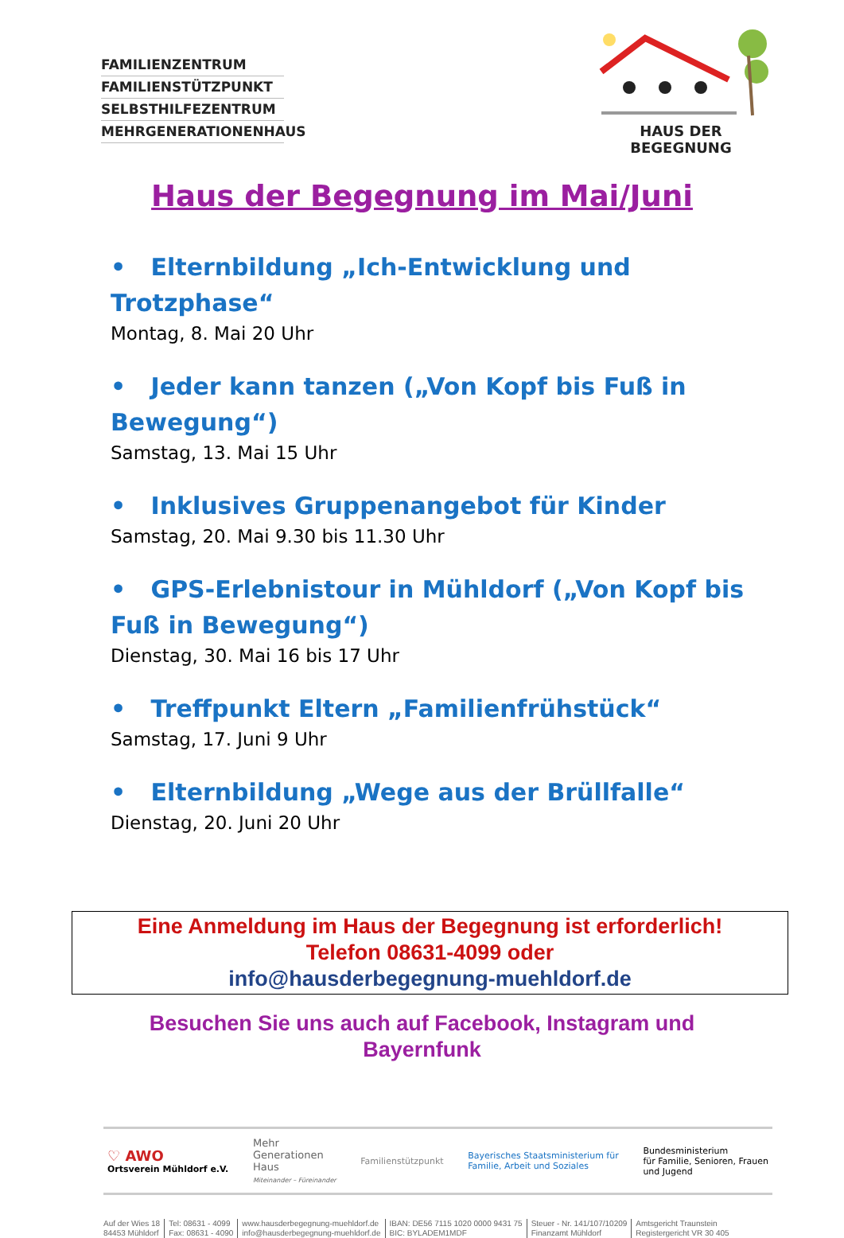FAMILIENZENTRUM
FAMILIENSTÜTZPUNKT
SELBSTHILFEZENTRUM
MEHRGENERATIONENHAUS
HAUS DER BEGEGNUNG
Haus der Begegnung im Mai/Juni
• Elternbildung „Ich-Entwicklung und Trotzphase“
Montag, 8. Mai 20 Uhr
• Jeder kann tanzen („Von Kopf bis Fuß in Bewegung“)
Samstag, 13. Mai 15 Uhr
• Inklusives Gruppenangebot für Kinder
Samstag, 20. Mai 9.30 bis 11.30 Uhr
• GPS-Erlebnistour in Mühldorf („Von Kopf bis Fuß in Bewegung“)
Dienstag, 30. Mai 16 bis 17 Uhr
• Treffpunkt Eltern „Familienfrühstück“
Samstag, 17. Juni 9 Uhr
• Elternbildung „Wege aus der Brüllfalle“
Dienstag, 20. Juni 20 Uhr
Eine Anmeldung im Haus der Begegnung ist erforderlich!
Telefon 08631-4099 oder
info@hausderbegegnung-muehldorf.de
Besuchen Sie uns auch auf Facebook, Instagram und
Bayernfunk
♡ AWO
Ortsverein Mühldorf e.V.
Mehr
Generationen
Haus
Miteinander – Füreinander
Familienstützpunkt
Bayerisches Staatsministerium für
Familie, Arbeit und Soziales
Bundesministerium
für Familie, Senioren, Frauen
und Jugend
Auf der Wies 18
84453 Mühldorf
Tel: 08631 - 4099
Fax: 08631 - 4090
www.hausderbegegnung-muehldorf.de
info@hausderbegegnung-muehldorf.de
IBAN: DE56 7115 1020 0000 9431 75
BIC: BYLADEM1MDF
Steuer - Nr. 141/107/10209
Finanzamt Mühldorf
Amtsgericht Traunstein
Registergericht VR 30 405